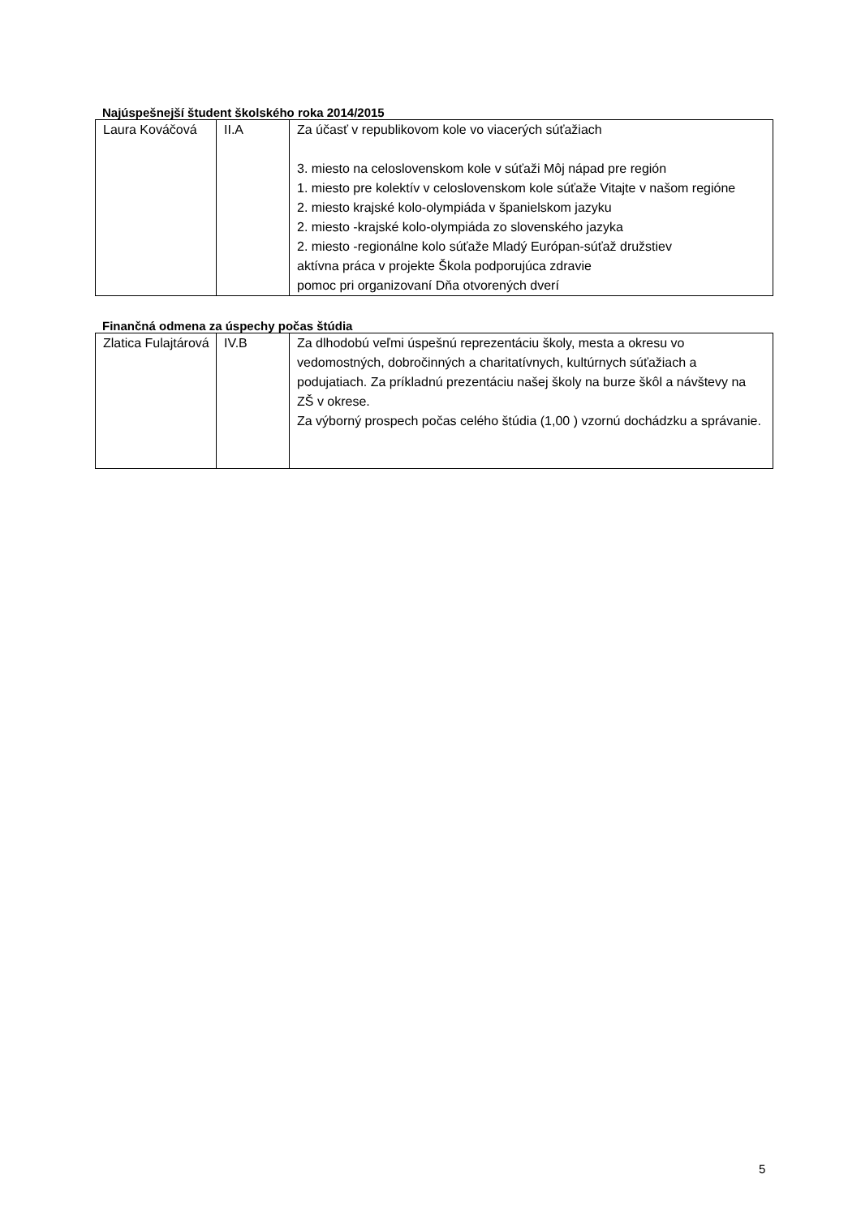Najúspešnejší študent školského roka 2014/2015
| Laura Kováčová | II.A | Za účasť v republikovom kole vo viacerých súťažiach 3. miesto na celoslovenskom kole v súťaži Môj nápad pre región 1. miesto pre kolektív v celoslovenskom kole súťaže Vitajte v našom regióne 2. miesto krajské kolo-olympiáda v španielskom jazyku 2. miesto -krajské kolo-olympiáda zo slovenského jazyka 2. miesto -regionálne kolo súťaže Mladý Európan-súťaž družstiev aktívna práca v projekte Škola podporujúca zdravie pomoc pri organizovaní Dňa otvorených dverí |
Finančná odmena za úspechy počas štúdia
| Zlatica Fulajtárová | IV.B | Za dlhodobú veľmi úspešnú reprezentáciu školy, mesta a okresu vo vedomostných, dobročinných a charitatívnych, kultúrnych súťažiach a podujatiach. Za príkladnú prezentáciu našej školy na burze škôl a návštevy na ZŠ v okrese. Za výborný prospech počas celého štúdia (1,00 ) vzornú dochádzku a správanie. |
5